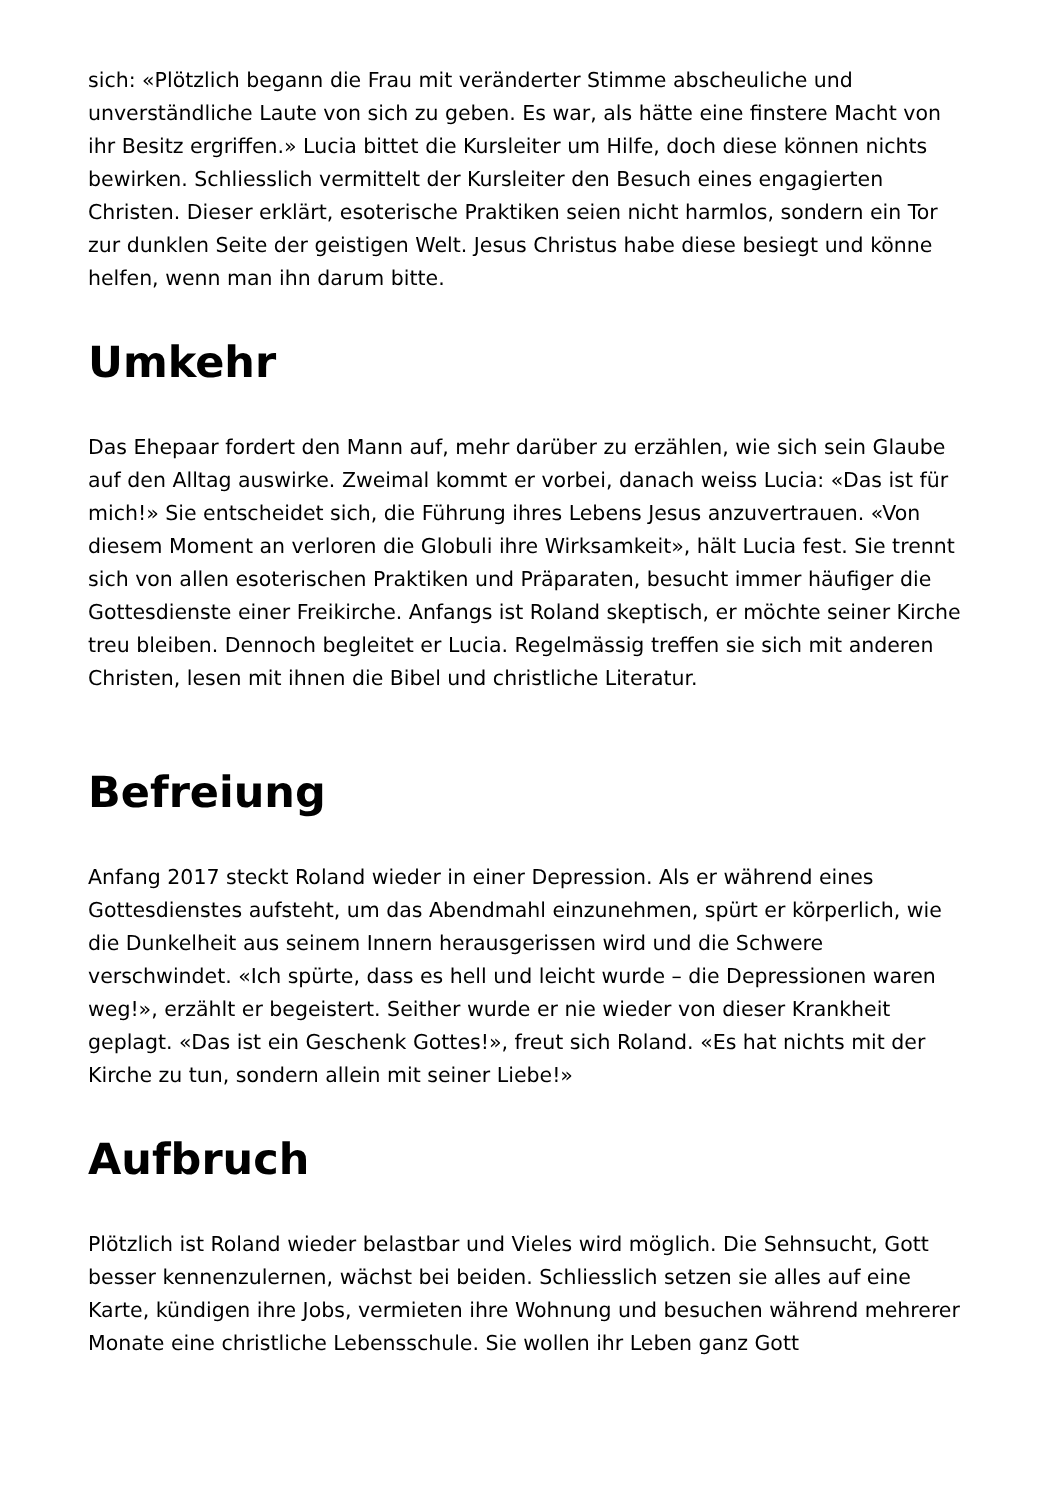sich: «Plötzlich begann die Frau mit veränderter Stimme abscheuliche und unverständliche Laute von sich zu geben. Es war, als hätte eine finstere Macht von ihr Besitz ergriffen.» Lucia bittet die Kursleiter um Hilfe, doch diese können nichts bewirken. Schliesslich vermittelt der Kursleiter den Besuch eines engagierten Christen. Dieser erklärt, esoterische Praktiken seien nicht harmlos, sondern ein Tor zur dunklen Seite der geistigen Welt. Jesus Christus habe diese besiegt und könne helfen, wenn man ihn darum bitte.
Umkehr
Das Ehepaar fordert den Mann auf, mehr darüber zu erzählen, wie sich sein Glaube auf den Alltag auswirke. Zweimal kommt er vorbei, danach weiss Lucia: «Das ist für mich!» Sie entscheidet sich, die Führung ihres Lebens Jesus anzuvertrauen. «Von diesem Moment an verloren die Globuli ihre Wirksamkeit», hält Lucia fest. Sie trennt sich von allen esoterischen Praktiken und Präparaten, besucht immer häufiger die Gottesdienste einer Freikirche. Anfangs ist Roland skeptisch, er möchte seiner Kirche treu bleiben. Dennoch begleitet er Lucia. Regelmässig treffen sie sich mit anderen Christen, lesen mit ihnen die Bibel und christliche Literatur.
Befreiung
Anfang 2017 steckt Roland wieder in einer Depression. Als er während eines Gottesdienstes aufsteht, um das Abendmahl einzunehmen, spürt er körperlich, wie die Dunkelheit aus seinem Innern herausgerissen wird und die Schwere verschwindet. «Ich spürte, dass es hell und leicht wurde – die Depressionen waren weg!», erzählt er begeistert. Seither wurde er nie wieder von dieser Krankheit geplagt. «Das ist ein Geschenk Gottes!», freut sich Roland. «Es hat nichts mit der Kirche zu tun, sondern allein mit seiner Liebe!»
Aufbruch
Plötzlich ist Roland wieder belastbar und Vieles wird möglich. Die Sehnsucht, Gott besser kennenzulernen, wächst bei beiden. Schliesslich setzen sie alles auf eine Karte, kündigen ihre Jobs, vermieten ihre Wohnung und besuchen während mehrerer Monate eine christliche Lebensschule. Sie wollen ihr Leben ganz Gott